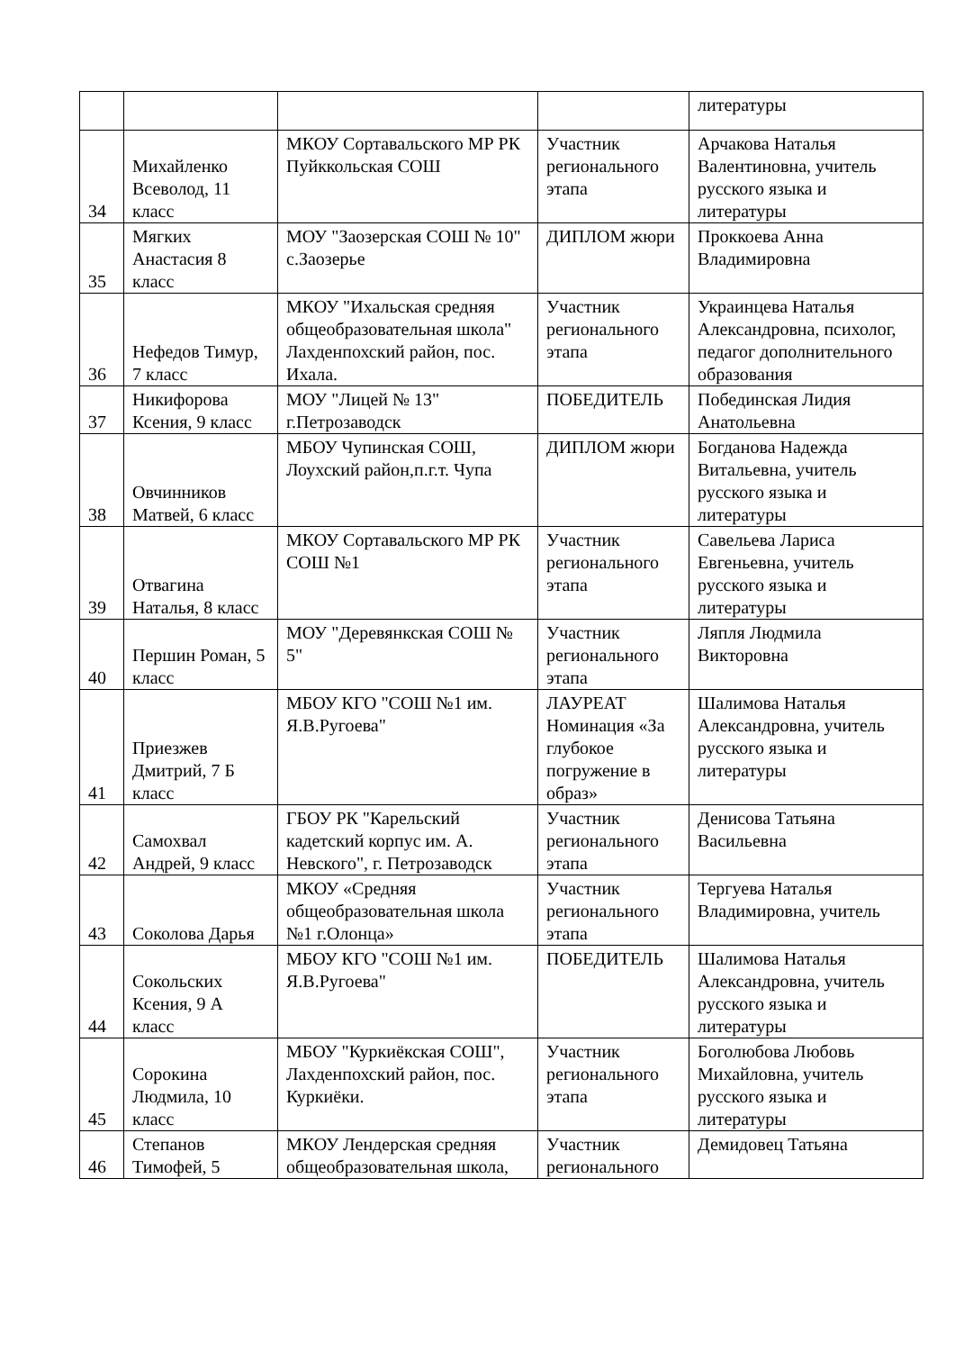| | | | | литературы |
| 34 | Михайленко Всеволод, 11 класс | МКОУ Сортавальского МР РК Пуйккольская СОШ | Участник регионального этапа | Арчакова Наталья Валентиновна, учитель русского языка и литературы |
| 35 | Мягких Анастасия 8 класс | МОУ "Заозерская СОШ № 10" с.Заозерье | ДИПЛОМ жюри | Проккоева Анна Владимировна |
| 36 | Нефедов Тимур, 7 класс | МКОУ "Ихальская средняя общеобразовательная школа" Лахденпохский район, пос. Ихала. | Участник регионального этапа | Украинцева Наталья Александровна, психолог, педагог дополнительного образования |
| 37 | Никифорова Ксения, 9 класс | МОУ "Лицей № 13" г.Петрозаводск | ПОБЕДИТЕЛЬ | Побединская Лидия Анатольевна |
| 38 | Овчинников Матвей, 6 класс | МБОУ Чупинская СОШ, Лоухский район,п.г.т. Чупа | ДИПЛОМ жюри | Богданова Надежда Витальевна, учитель русского языка и литературы |
| 39 | Отвагина Наталья, 8 класс | МКОУ Сортавальского МР РК СОШ №1 | Участник регионального этапа | Савельева Лариса Евгеньевна, учитель русского языка и литературы |
| 40 | Першин Роман, 5 класс | МОУ "Деревянкская СОШ № 5" | Участник регионального этапа | Ляпля Людмила Викторовна |
| 41 | Приезжев Дмитрий, 7 Б класс | МБОУ КГО "СОШ №1 им. Я.В.Ругоева" | ЛАУРЕАТ Номинация «За глубокое погружение в образ» | Шалимова Наталья Александровна, учитель русского языка и литературы |
| 42 | Самохвал Андрей, 9 класс | ГБОУ РК "Карельский кадетский корпус им. А. Невского", г. Петрозаводск | Участник регионального этапа | Денисова Татьяна Васильевна |
| 43 | Соколова Дарья | МКОУ «Средняя общеобразовательная школа №1 г.Олонца» | Участник регионального этапа | Тергуева Наталья Владимировна, учитель |
| 44 | Сокольских Ксения, 9 А класс | МБОУ КГО "СОШ №1 им. Я.В.Ругоева" | ПОБЕДИТЕЛЬ | Шалимова Наталья Александровна, учитель русского языка и литературы |
| 45 | Сорокина Людмила, 10 класс | МБОУ "Куркиёкская СОШ", Лахденпохский район, пос. Куркиёки. | Участник регионального этапа | Боголюбова Любовь Михайловна, учитель русского языка и литературы |
| 46 | Степанов Тимофей, 5 | МКОУ Лендерская средняя общеобразовательная школа, | Участник регионального | Демидовец Татьяна |